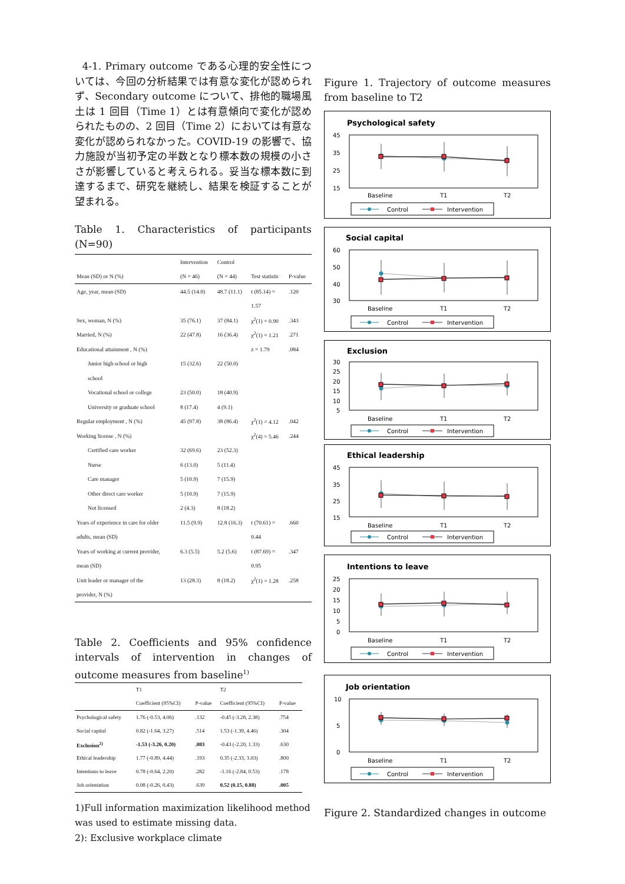4-1. Primary outcome である心理的安全性については、今回の分析結果では有意な変化が認められず、Secondary outcome について、排他的職場風土は 1 回目（Time 1）とは有意傾向で変化が認められたものの、2 回目（Time 2）においては有意な変化が認められなかった。COVID-19 の影響で、協力施設が当初予定の半数となり標本数の規模の小ささが影響していると考えられる。妥当な標本数に到達するまで、研究を継続し、結果を検証することが望まれる。
Table 1. Characteristics of participants (N=90)
| | Intervention | Control | | |
| --- | --- | --- | --- | --- |
| Mean (SD) or N (%) | (N = 46) | (N = 44) | Test statistic | P-value |
| Age, year, mean (SD) | 44.5 (14.0) | 48.7 (11.1) | t (85.14) = | .120 |
| | | | 1.57 | |
| Sex, woman, N (%) | 35 (76.1) | 37 (84.1) | χ<sup>2</sup>(1) = 0.90 | .343 |
| Married, N (%) | 22 (47.8) | 16 (36.4) | χ<sup>2</sup>(1) = 1.21 | .271 |
| Educational attainment , N (%) | | | z = 1.79 | .084 |
| Junior high school or high | 15 (32.6) | 22 (50.0) | | |
| school | | | | |
| Vocational school or college | 23 (50.0) | 18 (40.9) | | |
| University or graduate school | 8 (17.4) | 4 (9.1) | | |
| Regular employment , N (%) | 45 (97.8) | 38 (86.4) | χ<sup>2</sup>(1) = 4.12 | .042 |
| Working license , N (%) | | | χ<sup>2</sup>(4) = 5.46 | .244 |
| Certified care worker | 32 (69.6) | 23 (52.3) | | |
| Nurse | 6 (13.0) | 5 (11.4) | | |
| Care manager | 5 (10.9) | 7 (15.9) | | |
| Other direct care worker | 5 (10.9) | 7 (15.9) | | |
| Not licensed | 2 (4.3) | 8 (18.2) | | |
| Years of experience in care for older | 11.5 (9.9) | 12.8 (16.3) | t (70.61) = | .660 |
| adults, mean (SD) | | | 0.44 | |
| Years of working at current provider, | 6.3 (5.5) | 5.2 (5.6) | t (87.69) = | .347 |
| mean (SD) | | | 0.95 | |
| Unit leader or manager of the | 13 (28.3) | 8 (18.2) | χ<sup>2</sup>(1) = 1.28 | .258 |
| provider, N (%) | | | | |
Table 2. Coefficients and 95% confidence intervals of intervention in changes of outcome measures from baseline<sup>1)</sup>
| | T1 | | T2 | |
| --- | --- | --- | --- | --- |
| | Coefficient (95%CI) | P-value | Coefficient (95%CI) | P-value |
| Psychological safety | 1.76 (-0.53, 4.06) | .132 | -0.45 (-3.28, 2.38) | .754 |
| Social capital | 0.82 (-1.64, 3.27) | .514 | 1.53 (-1.39, 4.46) | .304 |
| Exclusion<sup>2)</sup> | -1.53 (-3.26, 0.20) | .083 | -0.43 (-2.20, 1.33) | .630 |
| Ethical leadership | 1.77 (-0.89, 4.44) | .193 | 0.35 (-2.33, 3.03) | .800 |
| Intentions to leave | 0.78 (-0.64, 2.20) | .282 | -1.16 (-2.84, 0.53) | .178 |
| Job orientation | 0.08 (-0.26, 0.43) | .639 | 0.52 (0.15, 0.88) | .005 |
1)Full information maximization likelihood method was used to estimate missing data.
2): Exclusive workplace climate
Figure 1. Trajectory of outcome measures from baseline to T2
Psychological safety
45
35
25
15
Baseline
T1
T2
Control
Intervention
Social capital
60
50
40
30
Baseline
T1
T2
Control
Intervention
Exclusion
30
25
20
15
10
5
Baseline
T1
T2
Control
Intervention
Ethical leadership
45
35
25
15
Baseline
T1
T2
Control
Intervention
Intentions to leave
25
20
15
10
5
0
Baseline
T1
T2
Control
Intervention
Job orientation
10
5
0
Baseline
T1
T2
Control
Intervention
Figure 2. Standardized changes in outcome